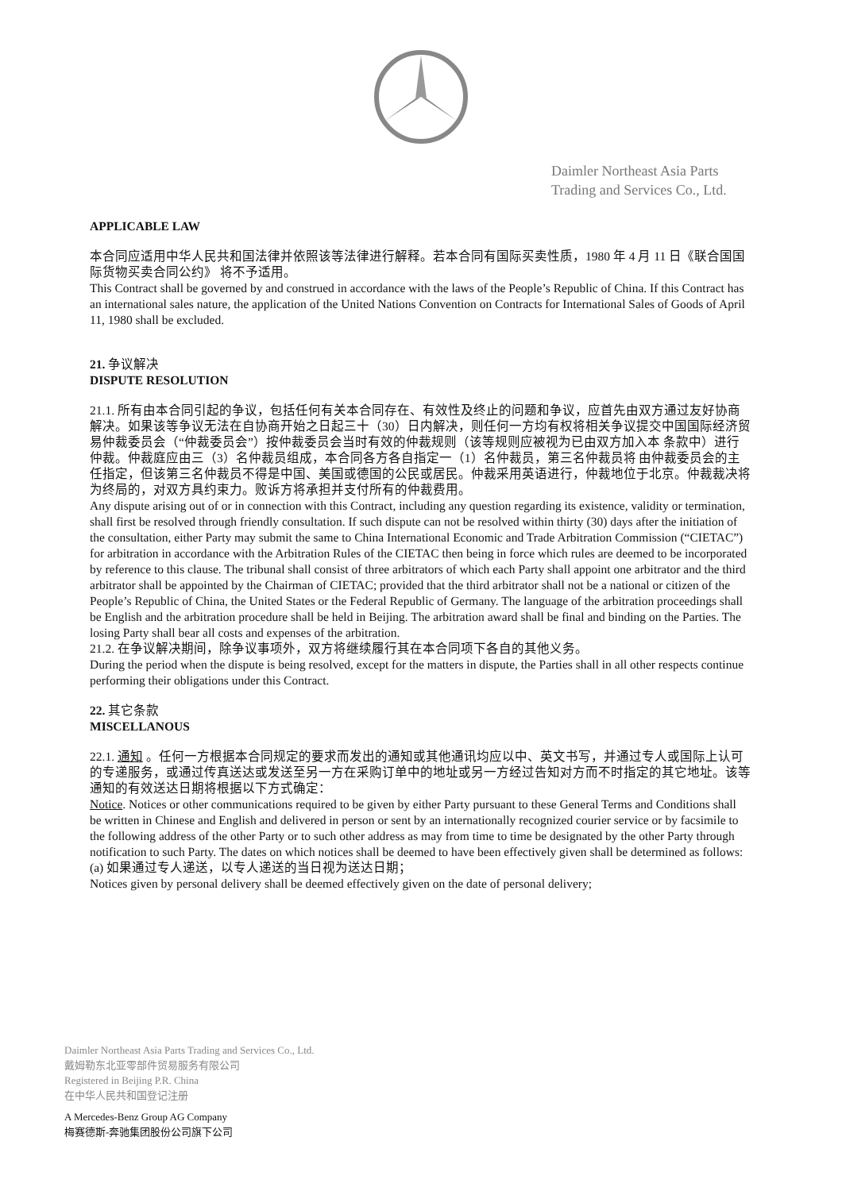Daimler Northeast Asia Parts
Trading and Services Co., Ltd.
APPLICABLE LAW
本合同应适用中华人民共和国法律并依照该等法律进行解释。若本合同有国际买卖性质，1980 年 4 月 11 日《联合国国际货物买卖合同公约》 将不予适用。
This Contract shall be governed by and construed in accordance with the laws of the People’s Republic of China. If this Contract has an international sales nature, the application of the United Nations Convention on Contracts for International Sales of Goods of April 11, 1980 shall be excluded.
21. 争议解决
DISPUTE RESOLUTION
21.1. 所有由本合同引起的争议，包括任何有关本合同存在、有效性及终止的问题和争议，应首先由双方通过友好协商 解决。如果该等争议无法在自协商开始之日起三十（30）日内解决，则任何一方均有权将相关争议提交中国国际经济贸易仲裁委员会（“仲裁委员会”）按仲裁委员会当时有效的仲裁规则（该等规则应被视为已由双方加入本 条款中）进行仲裁。仲裁庭应由三（3）名仲裁员组成，本合同各方各自指定一（1）名仲裁员，第三名仲裁员将 由仲裁委员会的主任指定，但该第三名仲裁员不得是中国、美国或德国的公民或居民。仲裁采用英语进行，仲裁地位于北京。仲裁裁决将为终局的，对双方具约束力。败诉方将承担并支付所有的仲裁费用。
Any dispute arising out of or in connection with this Contract, including any question regarding its existence, validity or termination, shall first be resolved through friendly consultation. If such dispute can not be resolved within thirty (30) days after the initiation of the consultation, either Party may submit the same to China International Economic and Trade Arbitration Commission (“CIETAC”) for arbitration in accordance with the Arbitration Rules of the CIETAC then being in force which rules are deemed to be incorporated by reference to this clause. The tribunal shall consist of three arbitrators of which each Party shall appoint one arbitrator and the third arbitrator shall be appointed by the Chairman of CIETAC; provided that the third arbitrator shall not be a national or citizen of the People’s Republic of China, the United States or the Federal Republic of Germany. The language of the arbitration proceedings shall be English and the arbitration procedure shall be held in Beijing. The arbitration award shall be final and binding on the Parties. The losing Party shall bear all costs and expenses of the arbitration.
21.2. 在争议解决期间，除争议事项外，双方将继续履行其在本合同项下各自的其他义务。
During the period when the dispute is being resolved, except for the matters in dispute, the Parties shall in all other respects continue performing their obligations under this Contract.
22. 其它条款
MISCELLANOUS
22.1. 通知 。任何一方根据本合同规定的要求而发出的通知或其他通讯均应以中、英文书写，并通过专人或国际上认可 的专递服务，或通过传真送达或发送至另一方在采购订单中的地址或另一方经过告知对方而不时指定的其它地址。该等通知的有效送达日期将根据以下方式确定：
Notice. Notices or other communications required to be given by either Party pursuant to these General Terms and Conditions shall be written in Chinese and English and delivered in person or sent by an internationally recognized courier service or by facsimile to the following address of the other Party or to such other address as may from time to time be designated by the other Party through notification to such Party. The dates on which notices shall be deemed to have been effectively given shall be determined as follows:
(a) 如果通过专人递送，以专人递送的当日视为送达日期；
Notices given by personal delivery shall be deemed effectively given on the date of personal delivery;
Daimler Northeast Asia Parts Trading and Services Co., Ltd.
戴姆勒东北亚零部件贸易服务有限公司
Registered in Beijing P.R. China
在中华人民共和国登记注册
A Mercedes-Benz Group AG Company
梅赛德斯-奔驰集团股份公司旗下公司